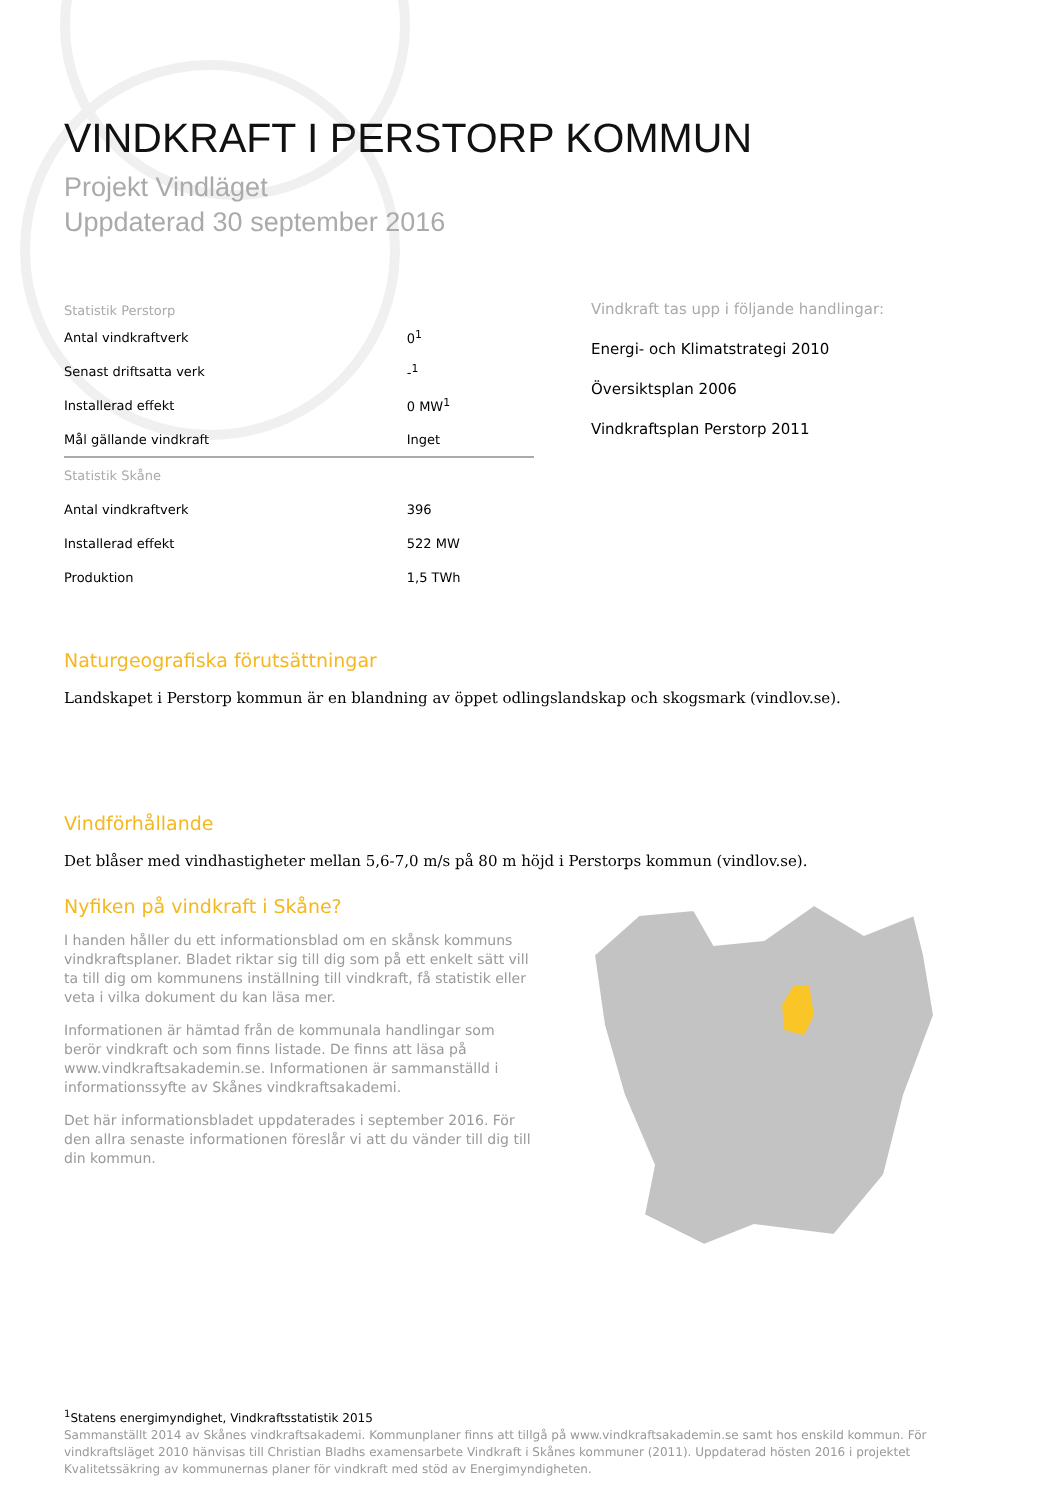VINDKRAFT I PERSTORP KOMMUN
Projekt Vindläget
Uppdaterad 30 september 2016
| Statistik Perstorp | |
| --- | --- |
| Antal vindkraftverk | 0<sup>1</sup> |
| Senast driftsatta verk | -<sup>1</sup> |
| Installerad effekt | 0 MW<sup>1</sup> |
| Mål gällande vindkraft | Inget |
| Statistik Skåne | |
| Antal vindkraftverk | 396 |
| Installerad effekt | 522 MW |
| Produktion | 1,5 TWh |
Vindkraft tas upp i följande handlingar:
Energi- och Klimatstrategi 2010
Översiktsplan 2006
Vindkraftsplan Perstorp 2011
Naturgeografiska förutsättningar
Landskapet i Perstorp kommun är en blandning av öppet odlingslandskap och skogsmark (vindlov.se).
Vindförhållande
Det blåser med vindhastigheter mellan 5,6-7,0 m/s på 80 m höjd i Perstorps kommun (vindlov.se).
Nyfiken på vindkraft i Skåne?
I handen håller du ett informationsblad om en skånsk kommuns vindkraftsplaner. Bladet riktar sig till dig som på ett enkelt sätt vill ta till dig om kommunens inställning till vindkraft, få statistik eller veta i vilka dokument du kan läsa mer.
Informationen är hämtad från de kommunala handlingar som berör vindkraft och som finns listade. De finns att läsa på www.vindkraftsakademin.se. Informationen är sammanställd i informationssyfte av Skånes vindkraftsakademi.
Det här informationsbladet uppdaterades i september 2016. För den allra senaste informationen föreslår vi att du vänder till dig till din kommun.
<sup>1</sup> Statens energimyndighet, Vindkraftsstatistik 2015
Sammanställt 2014 av Skånes vindkraftsakademi. Kommunplaner finns att tillgå på www.vindkraftsakademin.se samt hos enskild kommun. För vindkraftsläget 2010 hänvisas till Christian Bladhs examensarbete Vindkraft i Skånes kommuner (2011). Uppdaterad hösten 2016 i projektet Kvalitetssäkring av kommunernas planer för vindkraft med stöd av Energimyndigheten.